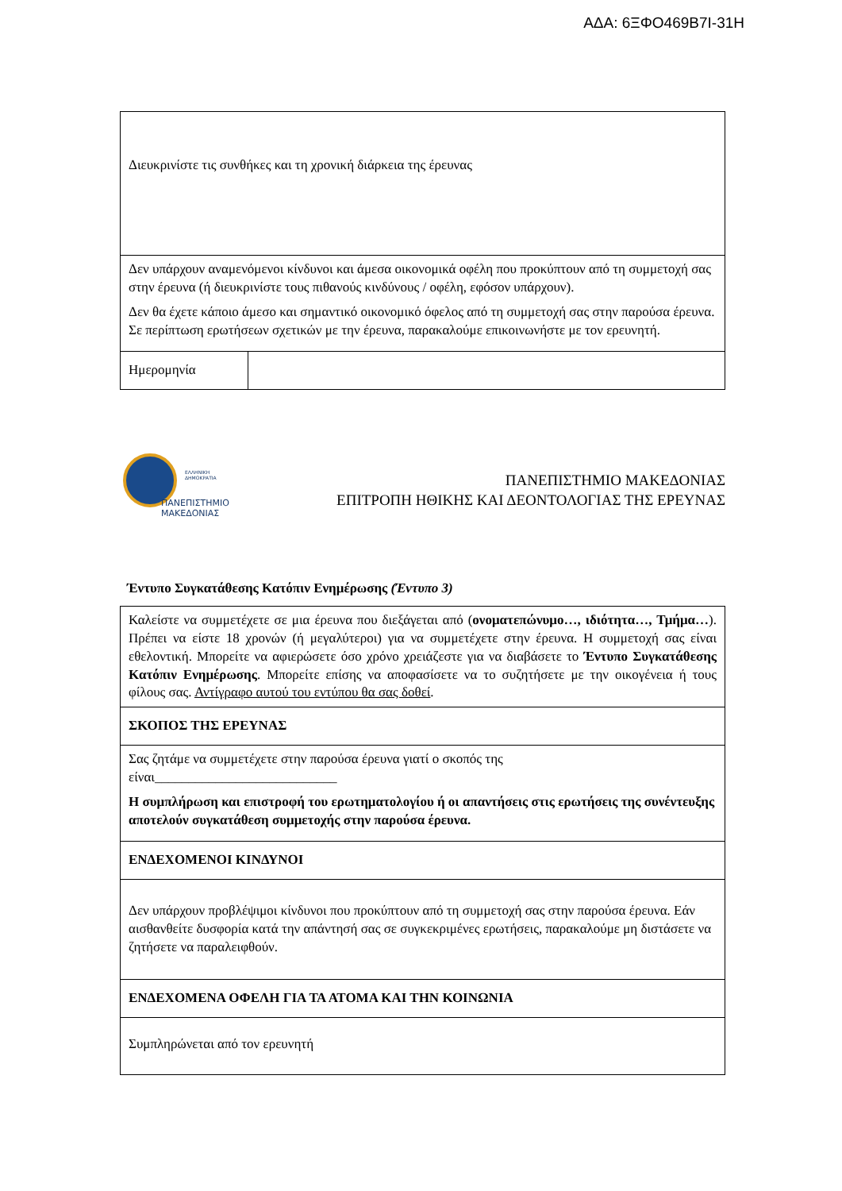ΑΔΑ: 6ΞΦΟ469Β7Ι-31Η
| Διευκρινίστε τις συνθήκες και τη χρονική διάρκεια της έρευνας | |
| Δεν υπάρχουν αναμενόμενοι κίνδυνοι και άμεσα οικονομικά οφέλη που προκύπτουν από τη συμμετοχή σας στην έρευνα (ή διευκρινίστε τους πιθανούς κινδύνους / οφέλη, εφόσον υπάρχουν). Δεν θα έχετε κάποιο άμεσο και σημαντικό οικονομικό όφελος από τη συμμετοχή σας στην παρούσα έρευνα. Σε περίπτωση ερωτήσεων σχετικών με την έρευνα, παρακαλούμε επικοινωνήστε με τον ερευνητή. | |
| Ημερομηνία | |
ΕΛΛΗΝΙΚΗ
ΔΗΜΟΚΡΑΤΙΑ
ΠΑΝΕΠΙΣΤΗΜΙΟ
ΜΑΚΕΔΟΝΙΑΣ
ΠΑΝΕΠΙΣΤΗΜΙΟ ΜΑΚΕΔΟΝΙΑΣ
ΕΠΙΤΡΟΠΗ ΗΘΙΚΗΣ ΚΑΙ ΔΕΟΝΤΟΛΟΓΙΑΣ ΤΗΣ ΕΡΕΥΝΑΣ
Έντυπο Συγκατάθεσης Κατόπιν Ενημέρωσης (Έντυπο 3)
| Καλείστε να συμμετέχετε σε μια έρευνα που διεξάγεται από ( ονοματεπώνυμο…, ιδιότητα…, Τμήμα… ). Πρέπει να είστε 18 χρονών (ή μεγαλύτεροι) για να συμμετέχετε στην έρευνα. Η συμμετοχή σας είναι εθελοντική. Μπορείτε να αφιερώσετε όσο χρόνο χρειάζεστε για να διαβάσετε το Έντυπο Συγκατάθεσης Κατόπιν Ενημέρωσης . Μπορείτε επίσης να αποφασίσετε να το συζητήσετε με την οικογένεια ή τους φίλους σας. Αντίγραφο αυτού του εντύπου θα σας δοθεί . |
| ΣΚΟΠΟΣ ΤΗΣ ΕΡΕΥΝΑΣ |
| Σας ζητάμε να συμμετέχετε στην παρούσα έρευνα γιατί ο σκοπός της είναι___________________________ Η συμπλήρωση και επιστροφή του ερωτηματολογίου ή οι απαντήσεις στις ερωτήσεις της συνέντευξης αποτελούν συγκατάθεση συμμετοχής στην παρούσα έρευνα. |
| ΕΝΔΕΧΟΜΕΝΟΙ ΚΙΝΔΥΝΟΙ |
| Δεν υπάρχουν προβλέψιμοι κίνδυνοι που προκύπτουν από τη συμμετοχή σας στην παρούσα έρευνα. Εάν αισθανθείτε δυσφορία κατά την απάντησή σας σε συγκεκριμένες ερωτήσεις, παρακαλούμε μη διστάσετε να ζητήσετε να παραλειφθούν. |
| ΕΝΔΕΧΟΜΕΝΑ ΟΦΕΛΗ ΓΙΑ ΤΑ ΑΤΟΜΑ ΚΑΙ ΤΗΝ ΚΟΙΝΩΝΙΑ |
| Συμπληρώνεται από τον ερευνητή |